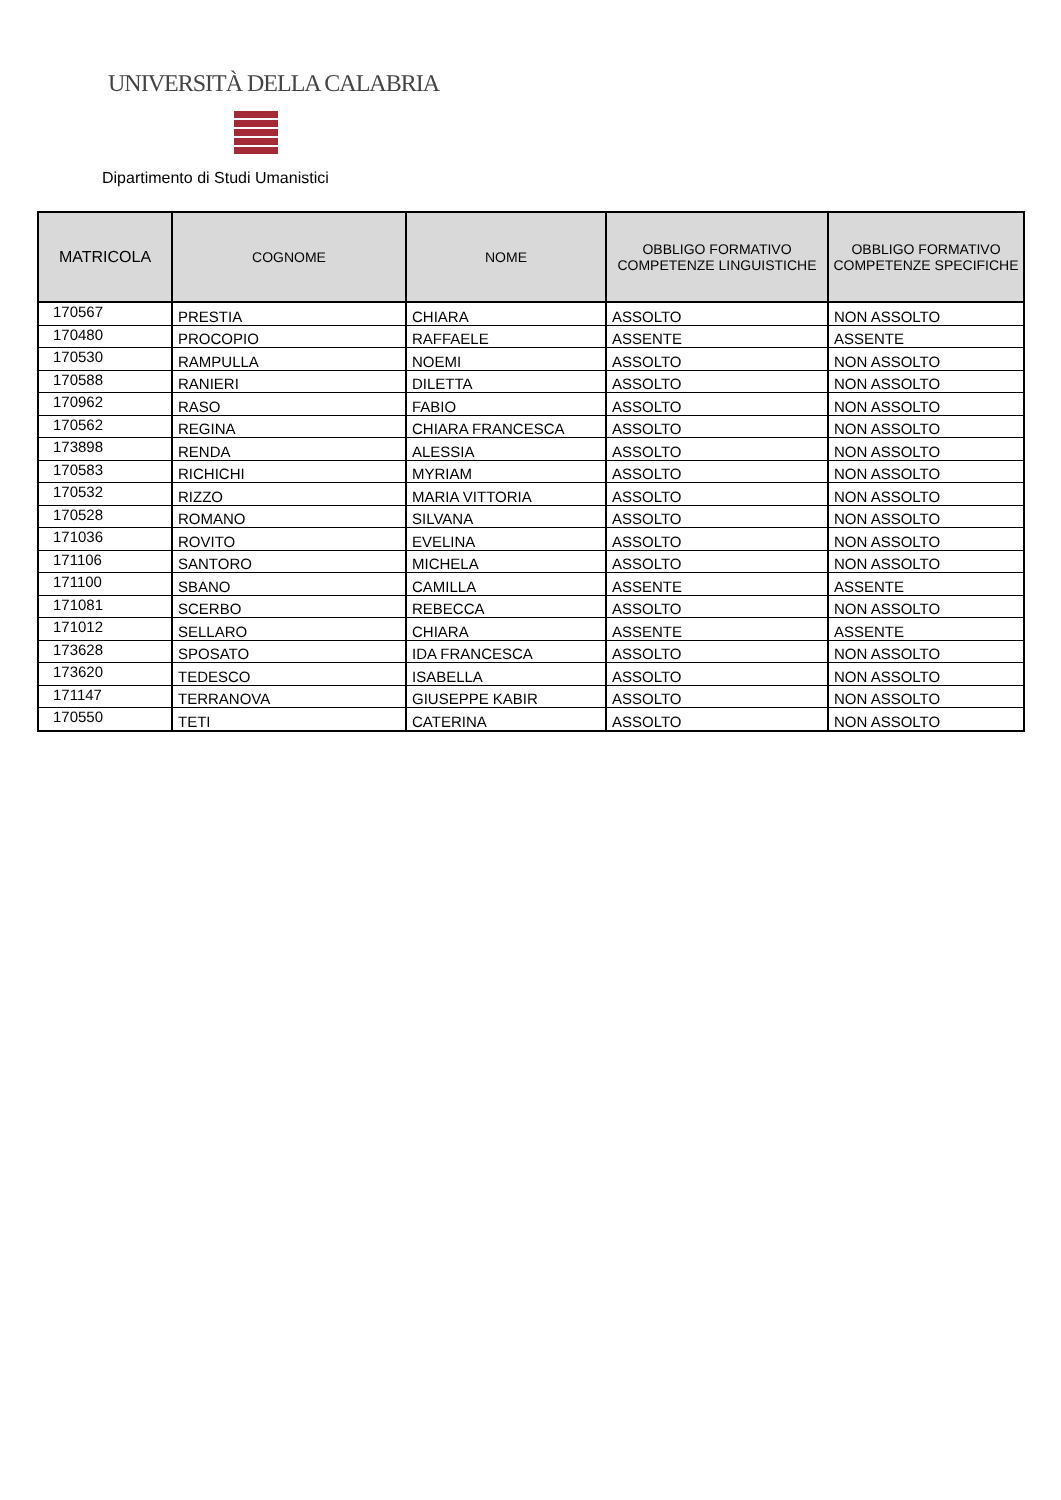UNIVERSITÀ DELLA CALABRIA
Dipartimento di Studi Umanistici
| MATRICOLA | COGNOME | NOME | OBBLIGO FORMATIVO COMPETENZE LINGUISTICHE | OBBLIGO FORMATIVO COMPETENZE SPECIFICHE |
| --- | --- | --- | --- | --- |
| 170567 | PRESTIA | CHIARA | ASSOLTO | NON ASSOLTO |
| 170480 | PROCOPIO | RAFFAELE | ASSENTE | ASSENTE |
| 170530 | RAMPULLA | NOEMI | ASSOLTO | NON ASSOLTO |
| 170588 | RANIERI | DILETTA | ASSOLTO | NON ASSOLTO |
| 170962 | RASO | FABIO | ASSOLTO | NON ASSOLTO |
| 170562 | REGINA | CHIARA FRANCESCA | ASSOLTO | NON ASSOLTO |
| 173898 | RENDA | ALESSIA | ASSOLTO | NON ASSOLTO |
| 170583 | RICHICHI | MYRIAM | ASSOLTO | NON ASSOLTO |
| 170532 | RIZZO | MARIA VITTORIA | ASSOLTO | NON ASSOLTO |
| 170528 | ROMANO | SILVANA | ASSOLTO | NON ASSOLTO |
| 171036 | ROVITO | EVELINA | ASSOLTO | NON ASSOLTO |
| 171106 | SANTORO | MICHELA | ASSOLTO | NON ASSOLTO |
| 171100 | SBANO | CAMILLA | ASSENTE | ASSENTE |
| 171081 | SCERBO | REBECCA | ASSOLTO | NON ASSOLTO |
| 171012 | SELLARO | CHIARA | ASSENTE | ASSENTE |
| 173628 | SPOSATO | IDA FRANCESCA | ASSOLTO | NON ASSOLTO |
| 173620 | TEDESCO | ISABELLA | ASSOLTO | NON ASSOLTO |
| 171147 | TERRANOVA | GIUSEPPE KABIR | ASSOLTO | NON ASSOLTO |
| 170550 | TETI | CATERINA | ASSOLTO | NON ASSOLTO |